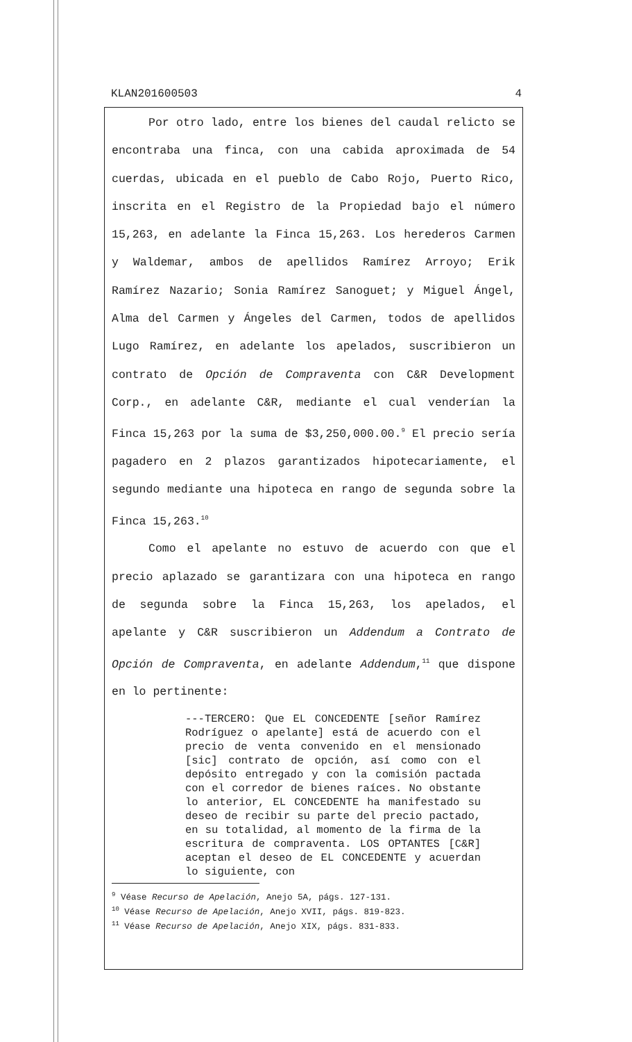KLAN201600503 4
Por otro lado, entre los bienes del caudal relicto se encontraba una finca, con una cabida aproximada de 54 cuerdas, ubicada en el pueblo de Cabo Rojo, Puerto Rico, inscrita en el Registro de la Propiedad bajo el número 15,263, en adelante la Finca 15,263. Los herederos Carmen y Waldemar, ambos de apellidos Ramírez Arroyo; Erik Ramírez Nazario; Sonia Ramírez Sanoguet; y Miguel Ángel, Alma del Carmen y Ángeles del Carmen, todos de apellidos Lugo Ramírez, en adelante los apelados, suscribieron un contrato de Opción de Compraventa con C&R Development Corp., en adelante C&R, mediante el cual venderían la Finca 15,263 por la suma de $3,250,000.00.<sup>9</sup> El precio sería pagadero en 2 plazos garantizados hipotecariamente, el segundo mediante una hipoteca en rango de segunda sobre la Finca 15,263.<sup>10</sup>
Como el apelante no estuvo de acuerdo con que el precio aplazado se garantizara con una hipoteca en rango de segunda sobre la Finca 15,263, los apelados, el apelante y C&R suscribieron un Addendum a Contrato de Opción de Compraventa, en adelante Addendum,<sup>11</sup> que dispone en lo pertinente:
---TERCERO: Que EL CONCEDENTE [señor Ramírez Rodríguez o apelante] está de acuerdo con el precio de venta convenido en el mensionado [sic] contrato de opción, así como con el depósito entregado y con la comisión pactada con el corredor de bienes raíces. No obstante lo anterior, EL CONCEDENTE ha manifestado su deseo de recibir su parte del precio pactado, en su totalidad, al momento de la firma de la escritura de compraventa. LOS OPTANTES [C&R] aceptan el deseo de EL CONCEDENTE y acuerdan lo siguiente, con
<sup>9</sup> Véase Recurso de Apelación, Anejo 5A, págs. 127-131.
<sup>10</sup> Véase Recurso de Apelación, Anejo XVII, págs. 819-823.
<sup>11</sup> Véase Recurso de Apelación, Anejo XIX, págs. 831-833.